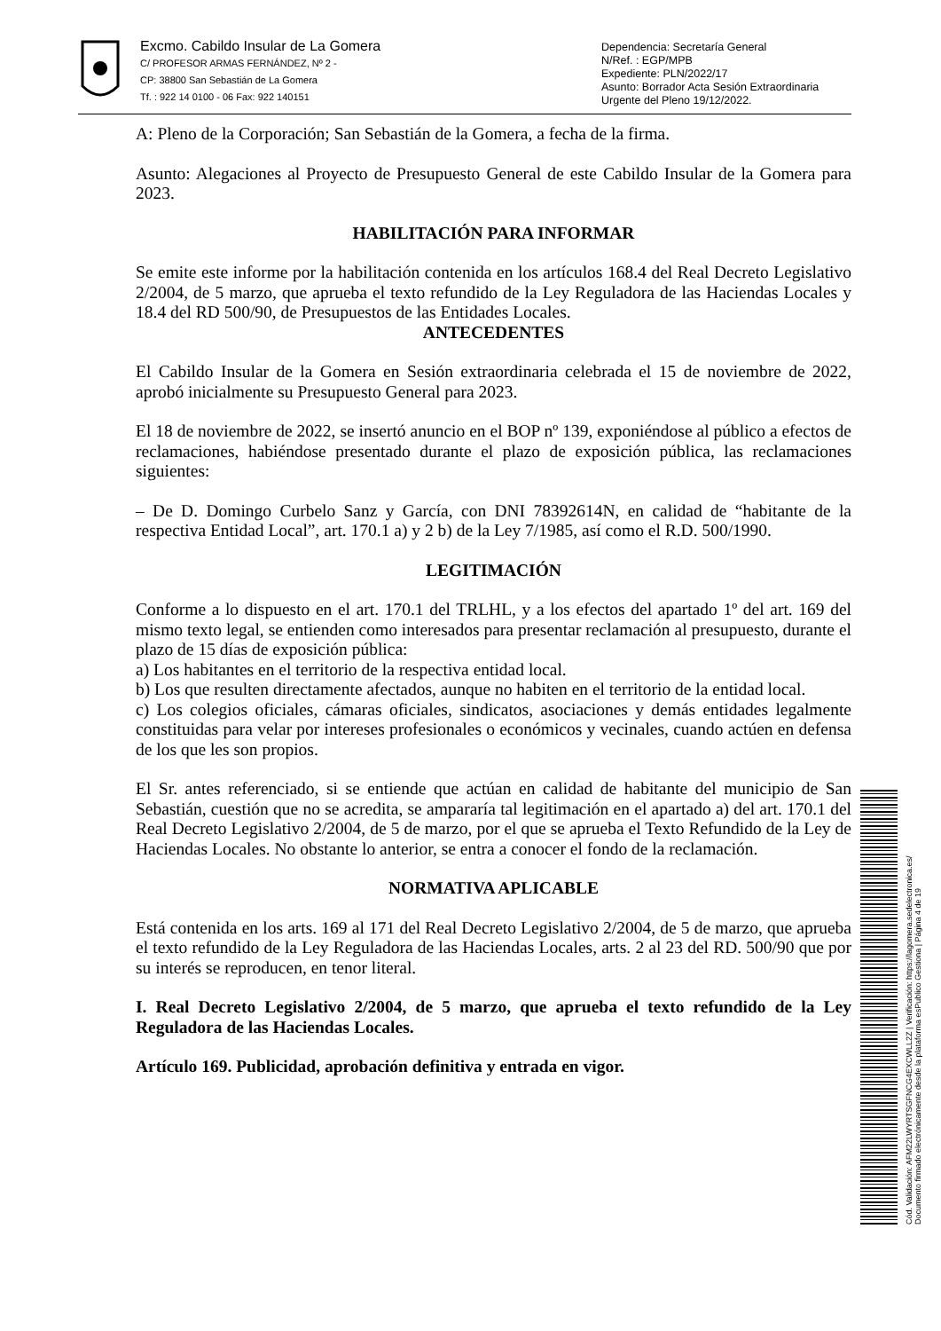Excmo. Cabildo Insular de La Gomera
C/ PROFESOR ARMAS FERNÁNDEZ, Nº 2 -
CP: 38800 San Sebastián de La Gomera
Tf. : 922 14 0100 - 06 Fax: 922 140151
Dependencia: Secretaría General
N/Ref. : EGP/MPB
Expediente: PLN/2022/17
Asunto: Borrador Acta Sesión Extraordinaria
Urgente del Pleno 19/12/2022.
A: Pleno de la Corporación; San Sebastián de la Gomera, a fecha de la firma.
Asunto: Alegaciones al Proyecto de Presupuesto General de este Cabildo Insular de la Gomera para 2023.
HABILITACIÓN PARA INFORMAR
Se emite este informe por la habilitación contenida en los artículos 168.4 del Real Decreto Legislativo 2/2004, de 5 marzo, que aprueba el texto refundido de la Ley Reguladora de las Haciendas Locales y 18.4 del RD 500/90, de Presupuestos de las Entidades Locales.
ANTECEDENTES
El Cabildo Insular de la Gomera en Sesión extraordinaria celebrada el 15 de noviembre de 2022, aprobó inicialmente su Presupuesto General para 2023.
El 18 de noviembre de 2022, se insertó anuncio en el BOP nº 139, exponiéndose al público a efectos de reclamaciones, habiéndose presentado durante el plazo de exposición pública, las reclamaciones siguientes:
– De D. Domingo Curbelo Sanz y García, con DNI 78392614N, en calidad de “habitante de la respectiva Entidad Local”, art. 170.1 a) y 2 b) de la Ley 7/1985, así como el R.D. 500/1990.
LEGITIMACIÓN
Conforme a lo dispuesto en el art. 170.1 del TRLHL, y a los efectos del apartado 1º del art. 169 del mismo texto legal, se entienden como interesados para presentar reclamación al presupuesto, durante el plazo de 15 días de exposición pública:
a) Los habitantes en el territorio de la respectiva entidad local.
b) Los que resulten directamente afectados, aunque no habiten en el territorio de la entidad local.
c) Los colegios oficiales, cámaras oficiales, sindicatos, asociaciones y demás entidades legalmente constituidas para velar por intereses profesionales o económicos y vecinales, cuando actúen en defensa de los que les son propios.
El Sr. antes referenciado, si se entiende que actúan en calidad de habitante del municipio de San Sebastián, cuestión que no se acredita, se ampararía tal legitimación en el apartado a) del art. 170.1 del Real Decreto Legislativo 2/2004, de 5 de marzo, por el que se aprueba el Texto Refundido de la Ley de Haciendas Locales. No obstante lo anterior, se entra a conocer el fondo de la reclamación.
NORMATIVA APLICABLE
Está contenida en los arts. 169 al 171 del Real Decreto Legislativo 2/2004, de 5 de marzo, que aprueba el texto refundido de la Ley Reguladora de las Haciendas Locales, arts. 2 al 23 del RD. 500/90 que por su interés se reproducen, en tenor literal.
I. Real Decreto Legislativo 2/2004, de 5 marzo, que aprueba el texto refundido de la Ley Reguladora de las Haciendas Locales.
Artículo 169. Publicidad, aprobación definitiva y entrada en vigor.
Cód. Validación: AFM22LWYRTSGFNCG4EXCWLL2Z | Verificación: https://lagomera.sedelectronica.es/
Documento firmado electrónicamente desde la plataforma esPublico Gestiona | Página 4 de 19